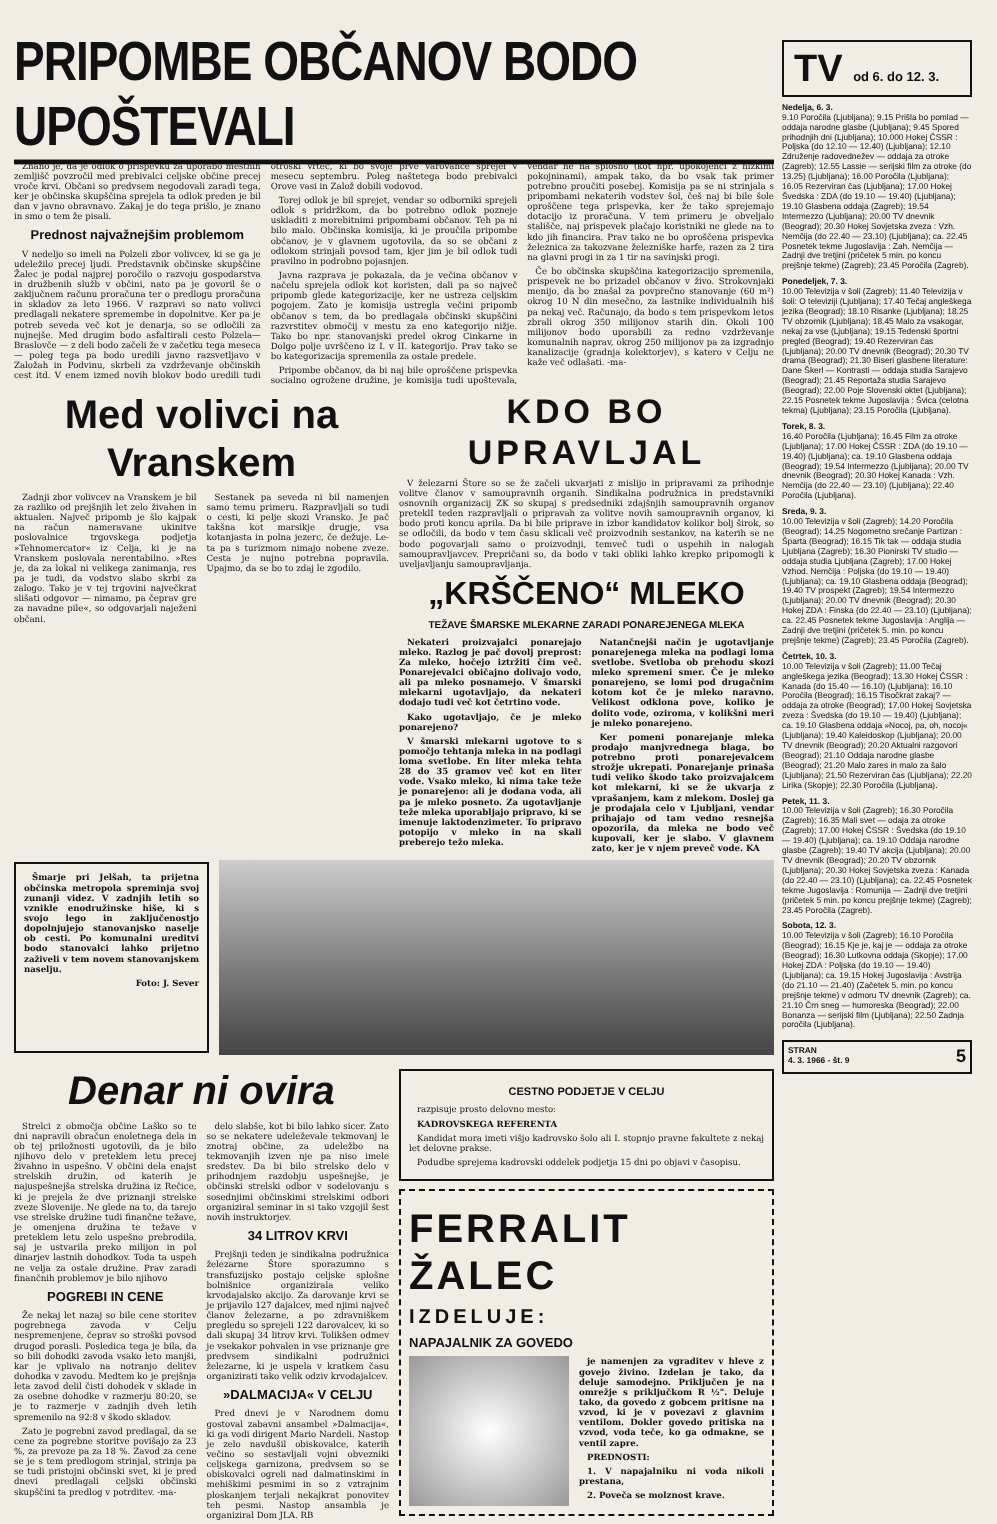PRIPOMBE OBČANOV BODO UPOŠTEVALI
Znano je, da je odlok o prispevku za uporabo mestnih zemljišč povzročil med prebivalci celjske občine precej vroče krvi. Občani so predvsem negodovali zaradi tega, ker je občinska skupščina sprejela ta odlok preden je bil dan v javno obravnavo. Zakaj je do tega prišlo, je znano in smo o tem že pisali.
Prednost najvažnejšim problemom
V nedeljo so imeli na Polzeli zbor volivcev, ki se ga je udeležilo precej ljudi. Predstavnik občinske skupščine Žalec je podal najprej poročilo o razvoju gospodarstva in družbenih služb v občini, nato pa je govoril še o zaključnem računu proračuna ter o predlogu proračuna in skladov za leto 1966. V razpravi so nato volivci predlagali nekatere spremembe in dopolnitve. Ker pa je potreb seveda več kot je denarja, so se odločili za nujnejše. Med drugim bodo asfaltirali cesto Polzela—Braslovče — z deli bodo začeli že v začetku tega meseca — poleg tega pa bodo uredili javno razsvetljavo v Založah in Podvinu, skrbeli za vzdrževanje občinskih cest itd. V enem izmed novih blokov bodo uredili tudi otroški vrtec, ki bo svoje prve varovance sprejel v mesecu septembru. Poleg naštetega bodo prebivalci Orove vasi in Založ dobili vodovod.
Torej odlok je bil sprejet, vendar so odborniki sprejeli odlok s pridržkom, da bo potrebno odlok pozneje uskladiti z morebitnimi pripombami občanov. Teh pa ni bilo malo. Občinska komisija, ki je proučila pripombe občanov, je v glavnem ugotovila, da so se občani z odlokom strinjali povsod tam, kjer jim je bil odlok tudi pravilno in podrobno pojasnjen.
Javna razprava je pokazala, da je večina občanov v načelu sprejela odlok kot koristen, dali pa so največ pripomb glede kategorizacije, ker ne ustreza celjskim pogojem. Zato je komisija ustregla večini pripomb občanov s tem, da bo predlagala občinski skupščini razvrstitev območij v mestu za eno kategorijo nižje. Tako bo npr. stanovanjski predel okrog Cinkarne in Dolgo polje uvrščeno iz I. v II. kategorijo. Prav tako se bo kategorizacija spremenila za ostale predele.
Pripombe občanov, da bi naj bile oproščene prispevka socialno ogrožene družine, je komisija tudi upoštevala, vendar ne na splošno (kot npr. upokojenci z nizkimi pokojninami), ampak tako, da bo vsak tak primer potrebno proučiti posebej. Komisija pa se ni strinjala s pripombami nekaterih vodstev šol, češ naj bi bile šole oproščene tega prispevka, ker že tako sprejemajo dotacijo iz proračuna. V tem primeru je obveljalo stališče, naj prispevek plačajo koristniki ne glede na to kdo jih financira. Prav tako ne bo oproščena prispevka železnica za takozvane železniške harfe, razen za 2 tira na glavni progi in za 1 tir na savinjski progi.
Če bo občinska skupščina kategorizacijo spremenila, prispevek ne bo prizadel občanov v živo. Strokovnjaki menijo, da bo znašal za povprečno stanovanje (60 m²) okrog 10 N din mesečno, za lastnike individualnih hiš pa nekaj več. Računajo, da bodo s tem prispevkom letos zbrali okrog 350 milijonov starih din. Okoli 100 milijonov bodo uporabili za redno vzdrževanje komunalnih naprav, okrog 250 milijonov pa za izgradnjo kanalizacije (gradnja kolektorjev), s katero v Celju ne kaže več odlašati. -ma-
Med volivci na Vranskem
Zadnji zbor volivcev na Vranskem je bil za razliko od prejšnjih let zelo živahen in aktualen. Največ pripomb je šlo kajpak na račun nameravane ukinitve poslovalnice trgovskega podjetja »Tehnomercator« iz Celja, ki je na Vranskem poslovala nerentabilno. »Res je, da za lokal ni velikega zanimanja, res pa je tudi, da vodstvo slabo skrbi za zalogo. Tako je v tej trgovini največkrat slišati odgovor — nimamo, pa čeprav gre za navadne pile«, so odgovarjali naježeni občani.
Sestanek pa seveda ni bil namenjen samo temu primeru. Razpravljali so tudi o cesti, ki pelje skozi Vransko. Je pač takšna kot marsikje drugje, vsa kotanjasta in polna jezerc, če dežuje. Le-ta pa s turizmom nimajo nobene zveze. Cesta je nujno potrebna popravila. Upajmo, da se bo to zdaj le zgodilo.
KDO BO UPRAVLJAL
V železarni Štore so se že začeli ukvarjati z mislijo in pripravami za prihodnje volitve članov v samoupravnih organih. Sindikalna podružnica in predstavniki osnovnih organizacij ZK so skupaj s predsedniki zdajšnjih samoupravnih organov preteklI teden razpravljali o pripravah za volitve novih samoupravnih organov, ki bodo proti koncu aprila. Da bi bile priprave in izbor kandidatov kolikor bolj širok, so se odločili, da bodo v tem času sklicali več proizvodnih sestankov, na katerih se ne bodo pogovarjali samo o proizvodnji, temveč tudi o uspehih in nalogah samoupravljavcev. Prepričani so, da bodo v taki obliki lahko krepko pripomogli k uveljavljanju samoupravljanja.
„KRŠČENO“ MLEKO
TEŽAVE ŠMARSKE MLEKARNE ZARADI PONAREJENEGA MLEKA
Nekateri proizvajalci ponarejajo mleko. Razlog je pač dovolj preprost: Za mleko, hočejo iztržiti čim več. Ponarejevalci običajno dolivajo vodo, ali pa mleko posnamejo. V šmarski mlekarni ugotavljajo, da nekateri dodajo tudi več kot četrtino vode.
Kako ugotavljajo, če je mleko ponarejeno?
V šmarski mlekarni ugotove to s pomočjo tehtanja mleka in na podlagi loma svetlobe. En liter mleka tehta 28 do 35 gramov več kot en liter vode. Vsako mleko, ki nima take teže je ponarejeno: ali je dodana voda, ali pa je mleko posneto. Za ugotavljanje teže mleka uporabljajo pripravo, ki se imenuje laktodenzimeter. To pripravo potopijo v mleko in na skali preberejo težo mleka.
Natančnejši način je ugotavljanje ponarejenega mleka na podlagi loma svetlobe. Svetloba ob prehodu skozi mleko spremeni smer. Če je mleko ponarejeno, se lomi pod drugačnim kotom kot če je mleko naravno. Velikost odklona pove, koliko je dolito vode, oziroma, v kolikšni meri je mleko ponarejeno.
Ker pomeni ponarejanje mleka prodajo manjvrednega blaga, bo potrebno proti ponarejevalcem strožje ukrepati. Ponarejanje prinaša tudi veliko škodo tako proizvajalcem kot mlekarni, ki se že ukvarja z vprašanjem, kam z mlekom. Doslej ga je prodajala celo v Ljubljani, vendar prihajajo od tam vedno resnejša opozorila, da mleka ne bodo več kupovali, ker je slabo. V glavnem zato, ker je v njem preveč vode. KA
Šmarje pri Jelšah, ta prijetna občinska metropola spreminja svoj zunanji videz. V zadnjih letih so vznikle enodružinske hiše, ki s svojo lego in zaključenostjo dopolnjujejo stanovanjsko naselje ob cesti. Po komunalni ureditvi bodo stanovalci lahko prijetno zaživeli v tem novem stanovanjskem naselju.
Foto: J. Sever
Denar ni ovira
Strelci z območja občine Laško so te dni napravili obračun enoletnega dela in ob tej priložnosti ugotovili, da je bilo njihovo delo v preteklem letu precej živahno in uspešno. V občini dela enajst strelskih družin, od katerih je najuspešnejša strelska družina iz Rečice, ki je prejela že dve priznanji strelske zveze Slovenije. Ne glede na to, da tarejo vse strelske družine tudi finančne težave, je omenjena družina te težave v preteklem letu zelo uspešno prebrodila, saj je ustvarila preko milijon in pol dinarjev lastnih dohodkov. Toda ta uspeh ne velja za ostale družine. Prav zaradi finančnih problemov je bilo njihovo
POGREBI IN CENE
Že nekaj let nazaj so bile cene storitev pogrebnega zavoda v Celju nespremenjene, čeprav so stroški povsod drugod porasli. Posledica tega je bila, da so bili dohodki zavoda vsako leto manjši, kar je vplivalo na notranjo delitev dohodka v zavodu. Medtem ko je prejšnja leta zavod delil čisti dohodek v sklade in za osebne dohodke v razmerju 80:20, se je to razmerje v zadnjih dveh letih spremenilo na 92:8 v škodo skladov.
Zato je pogrebni zavod predlagal, da se cene za pogrebne storitve povišajo za 23 %, za prevoze pa za 18 %. Zavod za cene se je s tem predlogom strinjal, strinja pa se tudi pristojni občinski svet, ki je pred dnevi predlagali celjski občinski skupščini ta predlog v potrditev. -ma-
delo slabše, kot bi bilo lahko sicer. Zato so se nekatere udeleževale tekmovanj le znotraj občine, za udeležbo na tekmovanjih izven nje pa niso imele sredstev. Da bi bilo strelsko delo v prihodnjem razdobju uspešnejše, je občinski strelski odbor v sodelovanju s sosednjimi občinskimi strelskimi odbori organiziral seminar in si tako vzgojil šest novih instruktorjev.
34 LITROV KRVI
Prejšnji teden je sindikalna podružnica železarne Štore sporazumno s transfuzijsko postajo celjske splošne bolnišnice organizirala veliko krvodajalsko akcijo. Za darovanje krvi se je prijavilo 127 dajalcev, med njimi največ članov železarne, a po zdravniškem pregledu so sprejeli 122 darovalcev, ki so dali skupaj 34 litrov krvi. Tolikšen odmev je vsekakor pohvalen in vse priznanje gre predvsem sindikalni podružnici železarne, ki je uspela v kratkem času organizirati tako velik odziv krvodajalcev.
»DALMACIJA« V CELJU
Pred dnevi je v Narodnem domu gostoval zabavni ansambel »Dalmacija«, ki ga vodi dirigent Mario Nardeli. Nastop je zelo navdušil obiskovalce, katerih večino so sestavljali vojni obvezniki celjskega garnizona, predvsem so se obiskovalci ogreli nad dalmatinskimi in mehiškimi pesmimi in so z vztrajnim ploskanjem terjali nekajkrat ponovitev teh pesmi. Nastop ansambla je organiziral Dom JLA. RB
CESTNO PODJETJE V CELJU
razpisuje prosto delovno mesto:
KADROVSKEGA REFERENTA
Kandidat mora imeti višjo kadrovsko šolo ali I. stopnjo pravne fakultete z nekaj let delovne prakse.
Podudbe sprejema kadrovski oddelek podjetja 15 dni po objavi v časopisu.
FERRALIT
ŽALEC
IZDELUJE:
NAPAJALNIK ZA GOVEDO
je namenjen za vgraditev v hleve z govejo živino. Izdelan je tako, da deluje samodejno. Priključen je na omrežje s priključkom R ½". Deluje tako, da govedo z gobcem pritisne na vzvod, ki je v povezavi z glavnim ventilom. Dokler govedo pritiska na vzvod, voda teče, ko ga odmakne, se ventil zapre.
PREDNOSTI:
1. V napajalniku ni voda nikoli prestana,
2. Poveča se molznost krave.
TV od 6. do 12. 3.
Nedelja, 6. 3.
9.10 Poročila (Ljubljana); 9.15 Prišla bo pomlad — oddaja narodne glasbe (Ljubljana); 9.45 Spored prihodnjih dni (Ljubljana); 10.000 Hokej ČSSR : Poljska (do 12.10 — 12.40) (Ljubljana); 12.10 Združenje radovednežev — oddaja za otroke (Zagreb); 12.55 Lassie — serijski film za otroke (do 13.25) (Ljubljana); 16.00 Poročila (Ljubljana); 16.05 Rezerviran čas (Ljubljana); 17.00 Hokej Švedska : ZDA (do 19.10 — 19.40) (Ljubljana); 19.10 Glasbena oddaja (Zagreb); 19.54 Intermezzo (Ljubljana); 20.00 TV dnevnik (Beograd); 20.30 Hokej Sovjetska zveza : Vzh. Nemčija (do 22.40 — 23.10) (Ljubljana); ca. 22.45 Posnetek tekme Jugoslavija : Zah. Nemčija — Zadnji dve tretjini (pričetek 5 min. po koncu prejšnje tekme) (Zagreb); 23.45 Poročila (Zagreb).
Ponedeljek, 7. 3.
10.00 Televizija v šoli (Zagreb); 11.40 Televizija v šoli: O televiziji (Ljubljana); 17.40 Tečaj angleškega jezika (Beograd); 18.10 Risanke (Ljubljana); 18.25 TV obzornik (Ljubljana); 18.45 Malo za vsakogar, nekaj za vse (Ljubljana); 19.15 Tedenski športni pregled (Beograd); 19.40 Rezerviran čas (Ljubljana); 20.00 TV dnevnik (Beograd); 20.30 TV drama (Beograd); 21.30 Biseri glasbene literature: Dane Škerl — Kontrasti — oddaja studia Sarajevo (Beograd); 21.45 Reportaža studia Sarajevo (Beograd); 22.00 Poje Slovenski oktet (Ljubljana); 22.15 Posnetek tekme Jugoslavija : Švica (celotna tekma) (Ljubljana); 23.15 Poročila (Ljubljana).
Torek, 8. 3.
16.40 Poročila (Ljubljana); 16.45 Film za otroke (Ljubljana); 17.00 Hokej ČSSR : ZDA (do 19.10 — 19.40) (Ljubljana); ca. 19.10 Glasbena oddaja (Beograd); 19.54 Intermezzo (Ljubljana); 20.00 TV dnevnik (Beograd); 20.30 Hokej Kanada : Vzh. Nemčija (do 22.40 — 23.10) (Ljubljana); 22.40 Poročila (Ljubljana).
Sreda, 9. 3.
10.00 Televizija v šoli (Zagreb); 14.20 Poročila (Beograd); 14.25 Nogometno srečanje Partizan : Šparta (Beograd); 16.15 Tik tak — oddaja studia Ljubljana (Zagreb); 16.30 Pionirski TV studio — oddaja studia Ljubljana (Zagreb); 17.00 Hokej Vzhod. Nemčija : Poljska (do 19.10 — 19.40) (Ljubljana); ca. 19.10 Glasbena oddaja (Beograd); 19.40 TV prospekt (Zagreb); 19.54 Intermezzo (Ljubljana); 20.00 TV dnevnik (Beograd); 20.30 Hokej ZDA : Finska (do 22.40 — 23.10) (Ljubljana); ca. 22.45 Posnetek tekme Jugoslavija : Anglija — Zadnji dve tretjini (pričetek 5. min. po koncu prejšnje tekme) (Zagreb); 23.45 Poročila (Zagreb).
Četrtek, 10. 3.
10.00 Televizija v šoli (Zagreb); 11.00 Tečaj angleškega jezika (Beograd); 13.30 Hokej ČSSR : Kanada (do 15.40 — 16.10) (Ljubljana); 16.10 Poročila (Beograd); 16.15 Tisočkrat zakaj? — oddaja za otroke (Beograd); 17.00 Hokej Sovjetska zveza : Švedska (do 19.10 — 19.40) (Ljubljana); ca. 19.10 Glasbena oddaja »Nocoj, pa, oh, nocoj« (Ljubljana); 19.40 Kaleidoskop (Ljubljana); 20.00 TV dnevnik (Beograd); 20.20 Aktualni razgovori (Beograd); 21.10 Oddaja narodne glasbe (Beograd); 21.20 Malo zares in malo za šalo (Ljubljana); 21.50 Rezerviran čas (Ljubljana); 22.20 Lirika (Skopje); 22.30 Poročila (Ljubljana).
Petek, 11. 3.
10.00 Televizija v šoli (Zagreb); 16.30 Poročila (Zagreb); 16.35 Mali svet — odaja za otroke (Zagreb); 17.00 Hokej ČSSR : Švedska (do 19.10 — 19.40) (Ljubljana); ca. 19.10 Oddaja narodne glasbe (Zagreb); 19.40 TV akcija (Ljubljana); 20.00 TV dnevnik (Beograd); 20.20 TV obzornik (Ljubljana); 20.30 Hokej Sovjetska zveza : Kanada (do 22.40 — 23.10) (Ljubljana); ca. 22.45 Posnetek tekme Jugoslavija : Romunija — Zadnji dve tretjini (pričetek 5 min. po koncu prejšnje tekme) (Zagreb); 23.45 Poročila (Zagreb).
Sobota, 12. 3.
10.00 Televizija v šoli (Zagreb); 16.10 Poročila (Beograd); 16.15 Kje je, kaj je — oddaja za otroke (Beograd); 16.30 Lutkovna oddaja (Skopje); 17.00 Hokej ZDA : Poljska (do 19.10 — 19.40) (Ljubljana); ca. 19.15 Hokej Jugoslavija : Avstrija (do 21.10 — 21.40) (Začetek 5. min. po koncu prejšnje tekme) v odmoru TV dnevnik (Zagreb); ca. 21.10 Črn sneg — humoreska (Beograd); 22.00 Bonanza — serijski film (Ljubljana); 22.50 Zadnja poročila (Ljubljana).
STRAN
4. 3. 1966 - št. 9 5